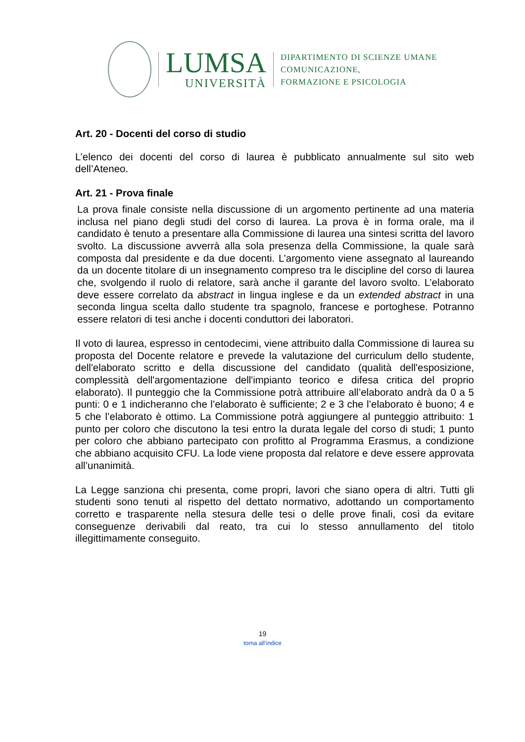LUMSA
UNIVERSITÀ
DIPARTIMENTO DI SCIENZE UMANE
COMUNICAZIONE,
FORMAZIONE E PSICOLOGIA
Art. 20 - Docenti del corso di studio
L’elenco dei docenti del corso di laurea è pubblicato annualmente sul sito web dell’Ateneo.
Art. 21 - Prova finale
La prova finale consiste nella discussione di un argomento pertinente ad una materia inclusa nel piano degli studi del corso di laurea. La prova è in forma orale, ma il candidato è tenuto a presentare alla Commissione di laurea una sintesi scritta del lavoro svolto. La discussione avverrà alla sola presenza della Commissione, la quale sarà composta dal presidente e da due docenti. L’argomento viene assegnato al laureando da un docente titolare di un insegnamento compreso tra le discipline del corso di laurea che, svolgendo il ruolo di relatore, sarà anche il garante del lavoro svolto. L’elaborato deve essere correlato da abstract in lingua inglese e da un extended abstract in una seconda lingua scelta dallo studente tra spagnolo, francese e portoghese. Potranno essere relatori di tesi anche i docenti conduttori dei laboratori.
Il voto di laurea, espresso in centodecimi, viene attribuito dalla Commissione di laurea su proposta del Docente relatore e prevede la valutazione del curriculum dello studente, dell'elaborato scritto e della discussione del candidato (qualità dell'esposizione, complessità dell'argomentazione dell'impianto teorico e difesa critica del proprio elaborato). Il punteggio che la Commissione potrà attribuire all’elaborato andrà da 0 a 5 punti: 0 e 1 indicheranno che l’elaborato è sufficiente; 2 e 3 che l’elaborato è buono; 4 e 5 che l’elaborato è ottimo. La Commissione potrà aggiungere al punteggio attribuito: 1 punto per coloro che discutono la tesi entro la durata legale del corso di studi; 1 punto per coloro che abbiano partecipato con profitto al Programma Erasmus, a condizione che abbiano acquisito CFU. La lode viene proposta dal relatore e deve essere approvata all’unanimità.
La Legge sanziona chi presenta, come propri, lavori che siano opera di altri. Tutti gli studenti sono tenuti al rispetto del dettato normativo, adottando un comportamento corretto e trasparente nella stesura delle tesi o delle prove finali, così da evitare conseguenze derivabili dal reato, tra cui lo stesso annullamento del titolo illegittimamente conseguito.
19
torna all’indice